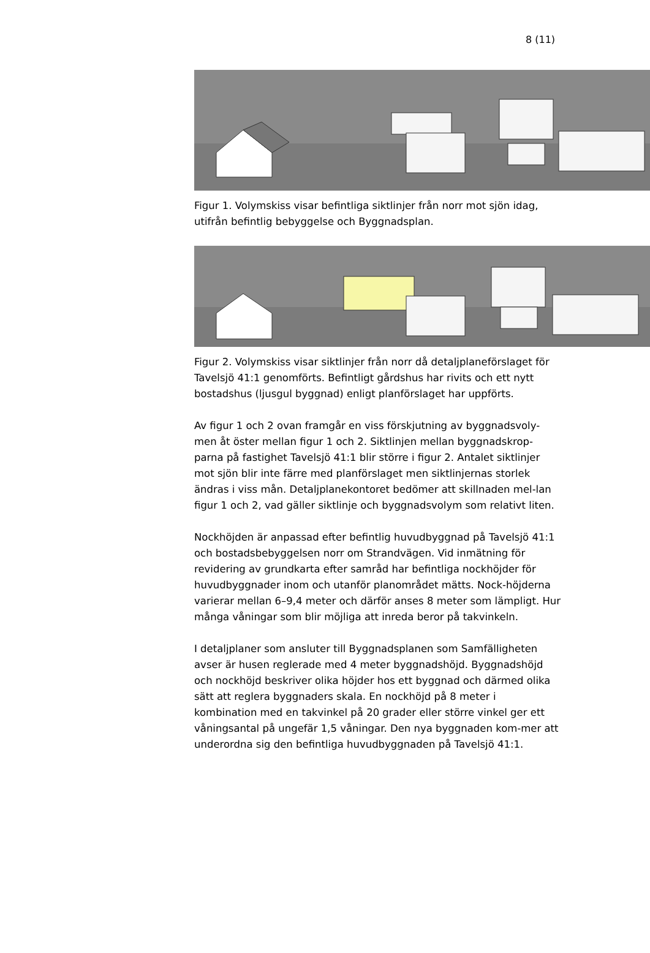8 (11)
Figur 1. Volymskiss visar befintliga siktlinjer från norr mot sjön idag, utifrån befintlig bebyggelse och Byggnadsplan.
Figur 2. Volymskiss visar siktlinjer från norr då detaljplaneförslaget för Tavelsjö 41:1 genomförts. Befintligt gårdshus har rivits och ett nytt bostadshus (ljusgul byggnad) enligt planförslaget har uppförts.
Av figur 1 och 2 ovan framgår en viss förskjutning av byggnadsvoly-men åt öster mellan figur 1 och 2. Siktlinjen mellan byggnadskrop-parna på fastighet Tavelsjö 41:1 blir större i figur 2. Antalet siktlinjer mot sjön blir inte färre med planförslaget men siktlinjernas storlek ändras i viss mån. Detaljplanekontoret bedömer att skillnaden mel-lan figur 1 och 2, vad gäller siktlinje och byggnadsvolym som relativt liten.
Nockhöjden är anpassad efter befintlig huvudbyggnad på Tavelsjö 41:1 och bostadsbebyggelsen norr om Strandvägen. Vid inmätning för revidering av grundkarta efter samråd har befintliga nockhöjder för huvudbyggnader inom och utanför planområdet mätts. Nock-höjderna varierar mellan 6–9,4 meter och därför anses 8 meter som lämpligt. Hur många våningar som blir möjliga att inreda beror på takvinkeln.
I detaljplaner som ansluter till Byggnadsplanen som Samfälligheten avser är husen reglerade med 4 meter byggnadshöjd. Byggnadshöjd och nockhöjd beskriver olika höjder hos ett byggnad och därmed olika sätt att reglera byggnaders skala. En nockhöjd på 8 meter i kombination med en takvinkel på 20 grader eller större vinkel ger ett våningsantal på ungefär 1,5 våningar. Den nya byggnaden kom-mer att underordna sig den befintliga huvudbyggnaden på Tavelsjö 41:1.